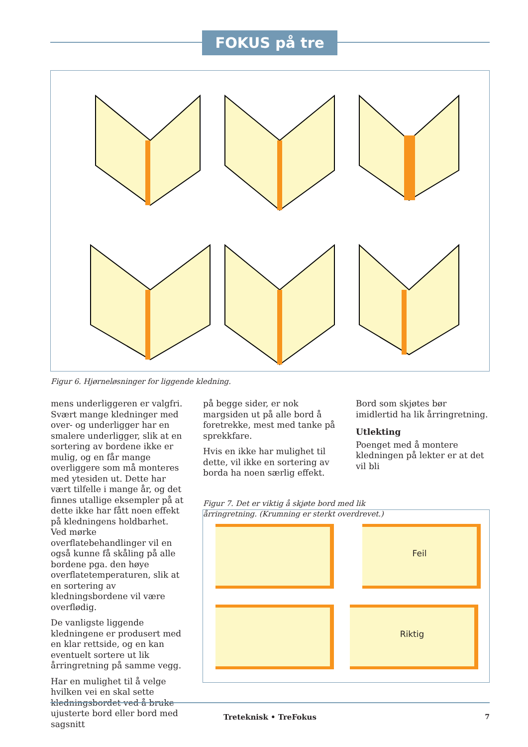FOKUS på tre
Figur 6. Hjørneløsninger for liggende kledning.
mens underliggeren er valgfri. Svært mange kledninger med over- og underligger har en smalere underligger, slik at en sortering av bordene ikke er mulig, og en får mange overliggere som må monteres med ytesiden ut. Dette har vært tilfelle i mange år, og det finnes utallige eksempler på at dette ikke har fått noen effekt på kledningens holdbarhet. Ved mørke overflatebehandlinger vil en også kunne få skåling på alle bordene pga. den høye overflatetemperaturen, slik at en sortering av kledningsbordene vil være overflødig.
De vanligste liggende kledningene er produsert med en klar rettside, og en kan eventuelt sortere ut lik årringretning på samme vegg.
Har en mulighet til å velge hvilken vei en skal sette kledningsbordet ved å bruke ujusterte bord eller bord med sagsnitt
på begge sider, er nok margsiden ut på alle bord å foretrekke, mest med tanke på sprekkfare.
Hvis en ikke har mulighet til dette, vil ikke en sortering av borda ha noen særlig effekt.
Figur 7. Det er viktig å skjøte bord med lik årringretning. (Krumning er sterkt overdrevet.)
Bord som skjøtes bør imidlertid ha lik årringretning.
Utlekting
Poenget med å montere kledningen på lekter er at det vil bli
Feil
Riktig
Treteknisk • TreFokus 7